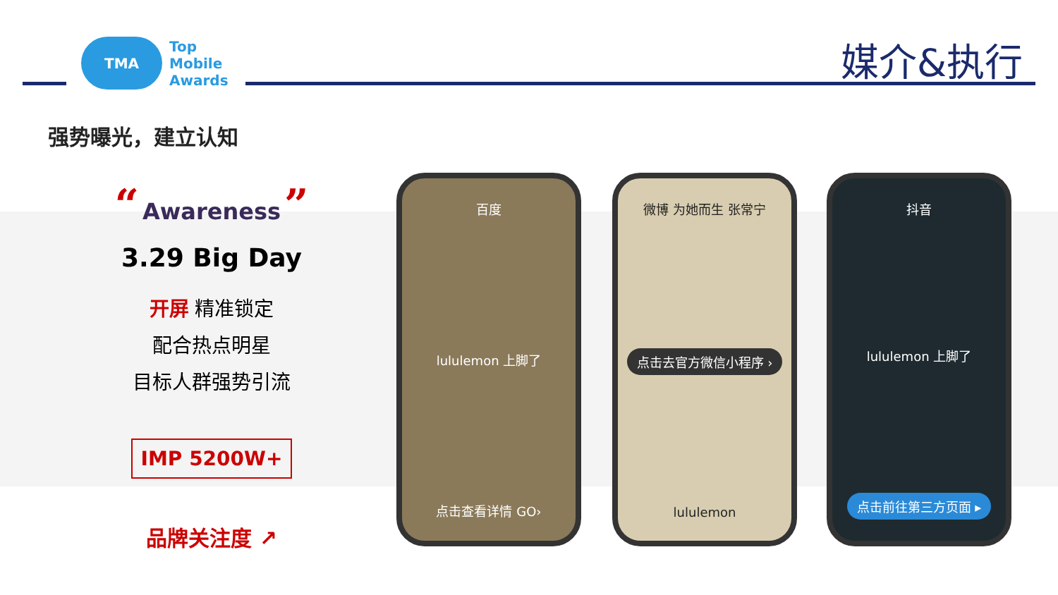TMA
Top
Mobile
Awards
媒介&执行
强势曝光，建立认知
“ Awareness ”
3.29 Big Day
开屏 精准锁定
配合热点明星
目标人群强势引流
IMP 5200W+
品牌关注度 ↗
百度
lululemon 上脚了
点击查看详情 GO›
微博 为她而生 张常宁
点击去官方微信小程序 ›
lululemon
抖音
lululemon 上脚了
点击前往第三方页面 ▸